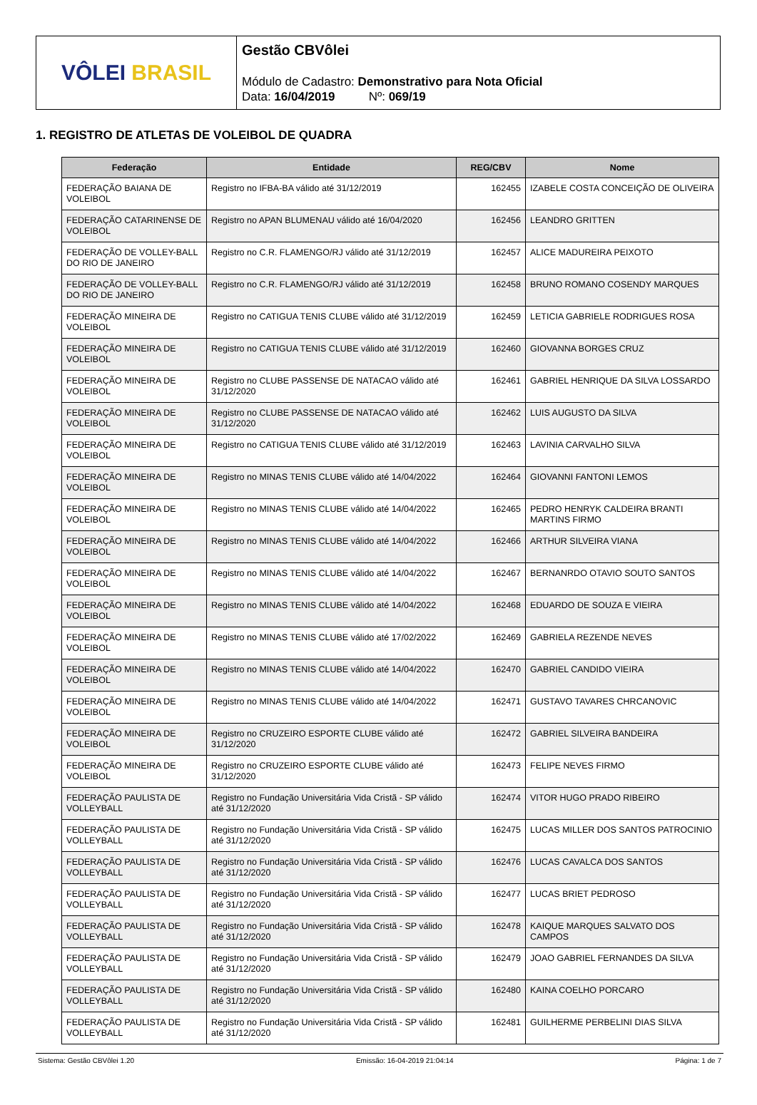VÔLEI BRASIL
Gestão CBVôlei
Módulo de Cadastro: Demonstrativo para Nota Oficial
Data: 16/04/2019 Nº: 069/19
1. REGISTRO DE ATLETAS DE VOLEIBOL DE QUADRA
| Federação | Entidade | REG/CBV | Nome |
| --- | --- | --- | --- |
| FEDERAÇÃO BAIANA DE VOLEIBOL | Registro no IFBA-BA válido até 31/12/2019 | 162455 | IZABELE COSTA CONCEIÇÃO DE OLIVEIRA |
| FEDERAÇÃO CATARINENSE DE VOLEIBOL | Registro no APAN BLUMENAU válido até 16/04/2020 | 162456 | LEANDRO GRITTEN |
| FEDERAÇÃO DE VOLLEY-BALL DO RIO DE JANEIRO | Registro no C.R. FLAMENGO/RJ válido até 31/12/2019 | 162457 | ALICE MADUREIRA PEIXOTO |
| FEDERAÇÃO DE VOLLEY-BALL DO RIO DE JANEIRO | Registro no C.R. FLAMENGO/RJ válido até 31/12/2019 | 162458 | BRUNO ROMANO COSENDY MARQUES |
| FEDERAÇÃO MINEIRA DE VOLEIBOL | Registro no CATIGUA TENIS CLUBE válido até 31/12/2019 | 162459 | LETICIA GABRIELE RODRIGUES ROSA |
| FEDERAÇÃO MINEIRA DE VOLEIBOL | Registro no CATIGUA TENIS CLUBE válido até 31/12/2019 | 162460 | GIOVANNA BORGES CRUZ |
| FEDERAÇÃO MINEIRA DE VOLEIBOL | Registro no CLUBE PASSENSE DE NATACAO válido até 31/12/2020 | 162461 | GABRIEL HENRIQUE DA SILVA LOSSARDO |
| FEDERAÇÃO MINEIRA DE VOLEIBOL | Registro no CLUBE PASSENSE DE NATACAO válido até 31/12/2020 | 162462 | LUIS AUGUSTO DA SILVA |
| FEDERAÇÃO MINEIRA DE VOLEIBOL | Registro no CATIGUA TENIS CLUBE válido até 31/12/2019 | 162463 | LAVINIA CARVALHO SILVA |
| FEDERAÇÃO MINEIRA DE VOLEIBOL | Registro no MINAS TENIS CLUBE válido até 14/04/2022 | 162464 | GIOVANNI FANTONI LEMOS |
| FEDERAÇÃO MINEIRA DE VOLEIBOL | Registro no MINAS TENIS CLUBE válido até 14/04/2022 | 162465 | PEDRO HENRYK CALDEIRA BRANTI MARTINS FIRMO |
| FEDERAÇÃO MINEIRA DE VOLEIBOL | Registro no MINAS TENIS CLUBE válido até 14/04/2022 | 162466 | ARTHUR SILVEIRA VIANA |
| FEDERAÇÃO MINEIRA DE VOLEIBOL | Registro no MINAS TENIS CLUBE válido até 14/04/2022 | 162467 | BERNANRDO OTAVIO SOUTO SANTOS |
| FEDERAÇÃO MINEIRA DE VOLEIBOL | Registro no MINAS TENIS CLUBE válido até 14/04/2022 | 162468 | EDUARDO DE SOUZA E VIEIRA |
| FEDERAÇÃO MINEIRA DE VOLEIBOL | Registro no MINAS TENIS CLUBE válido até 17/02/2022 | 162469 | GABRIELA REZENDE NEVES |
| FEDERAÇÃO MINEIRA DE VOLEIBOL | Registro no MINAS TENIS CLUBE válido até 14/04/2022 | 162470 | GABRIEL CANDIDO VIEIRA |
| FEDERAÇÃO MINEIRA DE VOLEIBOL | Registro no MINAS TENIS CLUBE válido até 14/04/2022 | 162471 | GUSTAVO TAVARES CHRCANOVIC |
| FEDERAÇÃO MINEIRA DE VOLEIBOL | Registro no CRUZEIRO ESPORTE CLUBE válido até 31/12/2020 | 162472 | GABRIEL SILVEIRA BANDEIRA |
| FEDERAÇÃO MINEIRA DE VOLEIBOL | Registro no CRUZEIRO ESPORTE CLUBE válido até 31/12/2020 | 162473 | FELIPE NEVES FIRMO |
| FEDERAÇÃO PAULISTA DE VOLLEYBALL | Registro no Fundação Universitária Vida Cristã - SP válido até 31/12/2020 | 162474 | VITOR HUGO PRADO RIBEIRO |
| FEDERAÇÃO PAULISTA DE VOLLEYBALL | Registro no Fundação Universitária Vida Cristã - SP válido até 31/12/2020 | 162475 | LUCAS MILLER DOS SANTOS PATROCINIO |
| FEDERAÇÃO PAULISTA DE VOLLEYBALL | Registro no Fundação Universitária Vida Cristã - SP válido até 31/12/2020 | 162476 | LUCAS CAVALCA DOS SANTOS |
| FEDERAÇÃO PAULISTA DE VOLLEYBALL | Registro no Fundação Universitária Vida Cristã - SP válido até 31/12/2020 | 162477 | LUCAS BRIET PEDROSO |
| FEDERAÇÃO PAULISTA DE VOLLEYBALL | Registro no Fundação Universitária Vida Cristã - SP válido até 31/12/2020 | 162478 | KAIQUE MARQUES SALVATO DOS CAMPOS |
| FEDERAÇÃO PAULISTA DE VOLLEYBALL | Registro no Fundação Universitária Vida Cristã - SP válido até 31/12/2020 | 162479 | JOAO GABRIEL FERNANDES DA SILVA |
| FEDERAÇÃO PAULISTA DE VOLLEYBALL | Registro no Fundação Universitária Vida Cristã - SP válido até 31/12/2020 | 162480 | KAINA COELHO PORCARO |
| FEDERAÇÃO PAULISTA DE VOLLEYBALL | Registro no Fundação Universitária Vida Cristã - SP válido até 31/12/2020 | 162481 | GUILHERME PERBELINI DIAS SILVA |
Sistema: Gestão CBVôlei 1.20 Emissão: 16-04-2019 21:04:14 Página: 1 de 7